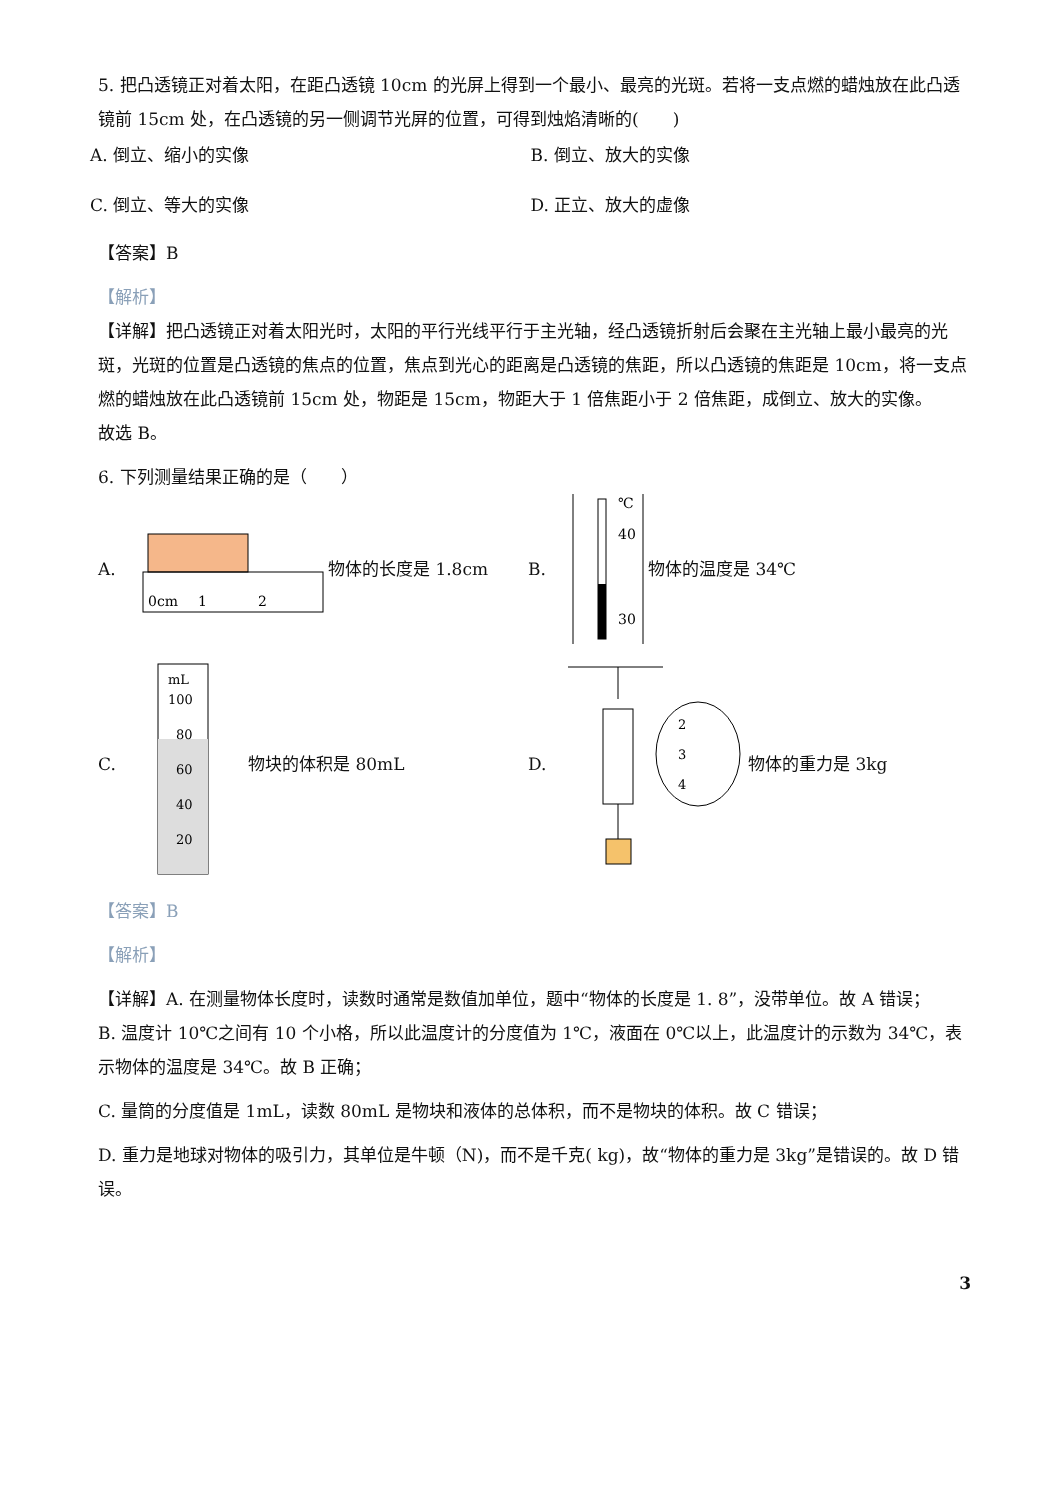5. 把凸透镜正对着太阳，在距凸透镜 10cm 的光屏上得到一个最小、最亮的光斑。若将一支点燃的蜡烛放在此凸透镜前 15cm 处，在凸透镜的另一侧调节光屏的位置，可得到烛焰清晰的(　　)
A. 倒立、缩小的实像 B. 倒立、放大的实像
C. 倒立、等大的实像 D. 正立、放大的虚像
【答案】B
【解析】
【详解】把凸透镜正对着太阳光时，太阳的平行光线平行于主光轴，经凸透镜折射后会聚在主光轴上最小最亮的光斑，光斑的位置是凸透镜的焦点的位置，焦点到光心的距离是凸透镜的焦距，所以凸透镜的焦距是 10cm，将一支点燃的蜡烛放在此凸透镜前 15cm 处，物距是 15cm，物距大于 1 倍焦距小于 2 倍焦距，成倒立、放大的实像。
故选 B。
6. 下列测量结果正确的是（　　）
A.
0cm
1
2
物体的长度是 1.8cm
B.
℃
40
30
物体的温度是 34℃
C.
mL
100
80
60
40
20
物块的体积是 80mL
D.
2
3
4
物体的重力是 3kg
【答案】B
【解析】
【详解】A. 在测量物体长度时，读数时通常是数值加单位，题中“物体的长度是 1. 8”，没带单位。故 A 错误；
B. 温度计 10℃之间有 10 个小格，所以此温度计的分度值为 1℃，液面在 0℃以上，此温度计的示数为 34℃，表示物体的温度是 34℃。故 B 正确；
C. 量筒的分度值是 1mL，读数 80mL 是物块和液体的总体积，而不是物块的体积。故 C 错误；
D. 重力是地球对物体的吸引力，其单位是牛顿（N)，而不是千克( kg)，故“物体的重力是 3kg”是错误的。故 D 错误。
3